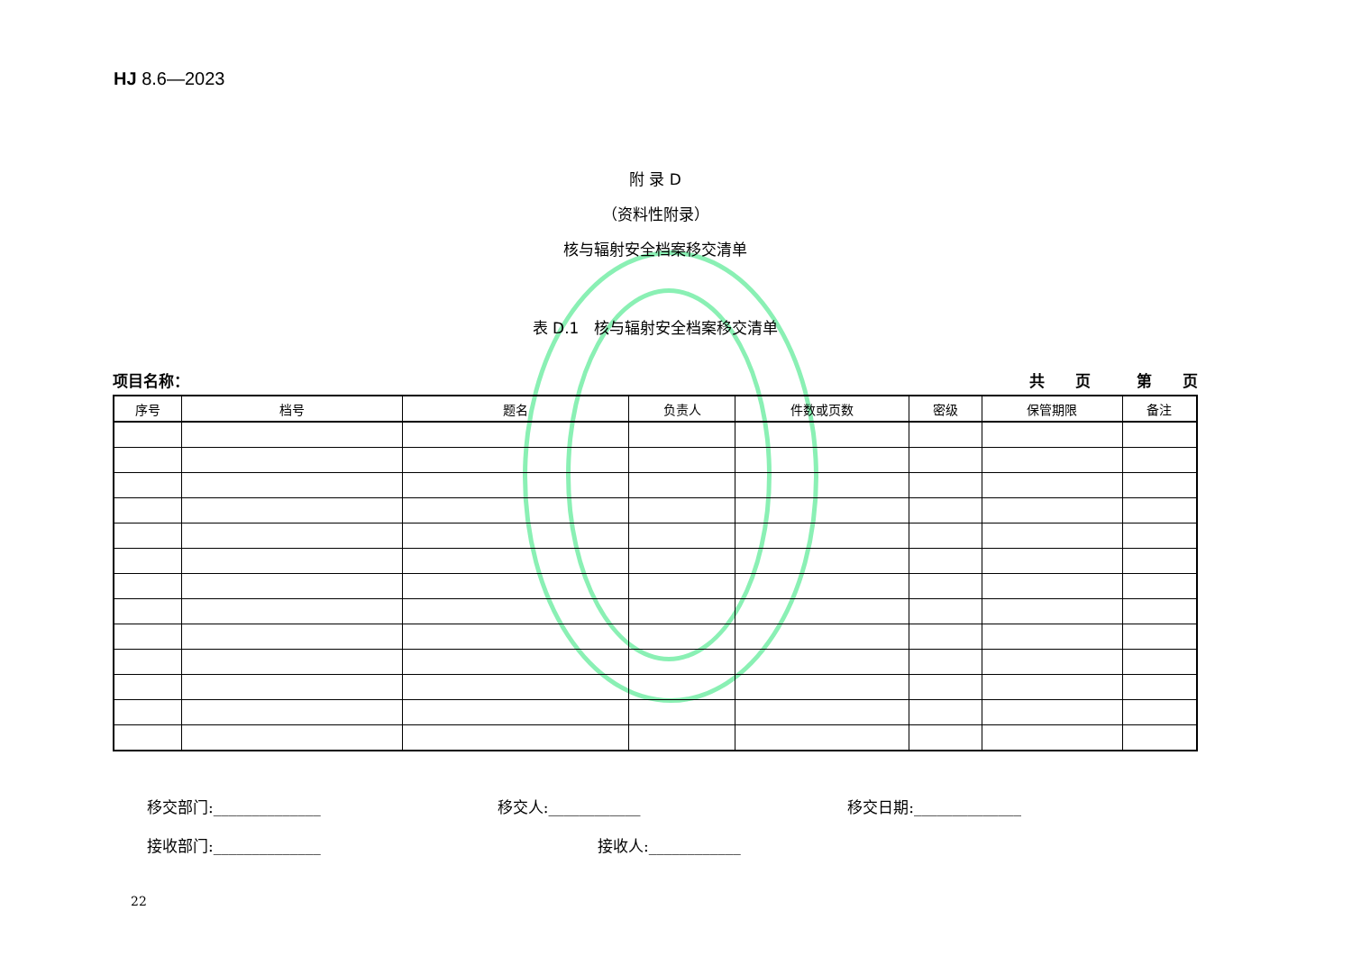HJ 8.6—2023
附 录 D
（资料性附录）
核与辐射安全档案移交清单
表 D.1　核与辐射安全档案移交清单
项目名称： 共　　页　　　第　　页
| 序号 | 档号 | 题名 | 负责人 | 件数或页数 | 密级 | 保管期限 | 备注 |
| --- | --- | --- | --- | --- | --- | --- | --- |
移交部门:______________ 移交人:____________ 移交日期:______________
接收部门:______________ 接收人:____________
22